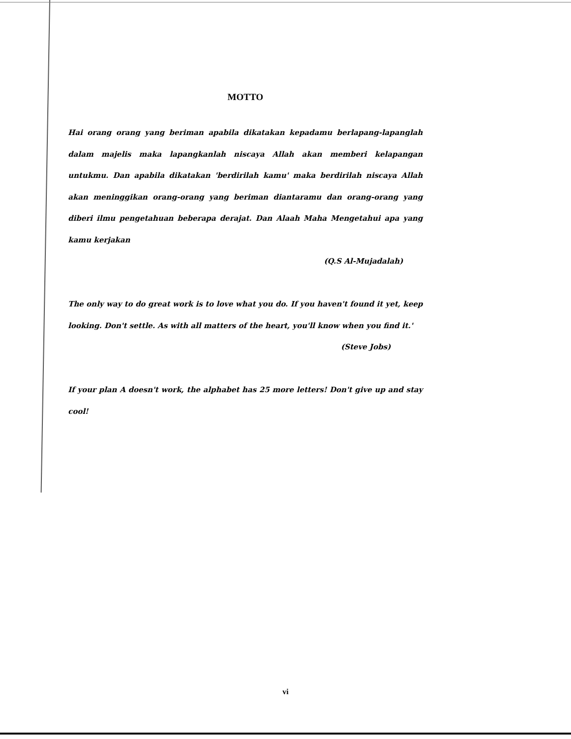MOTTO
Hai orang orang yang beriman apabila dikatakan kepadamu berlapang-lapanglah dalam majelis maka lapangkanlah niscaya Allah akan memberi kelapangan untukmu. Dan apabila dikatakan 'berdirilah kamu' maka berdirilah niscaya Allah akan meninggikan orang-orang yang beriman diantaramu dan orang-orang yang diberi ilmu pengetahuan beberapa derajat. Dan Alaah Maha Mengetahui apa yang kamu kerjakan
(Q.S Al-Mujadalah)
The only way to do great work is to love what you do. If you haven't found it yet, keep looking. Don't settle. As with all matters of the heart, you'll know when you find it.'
(Steve Jobs)
If your plan A doesn't work, the alphabet has 25 more letters! Don't give up and stay cool!
vi